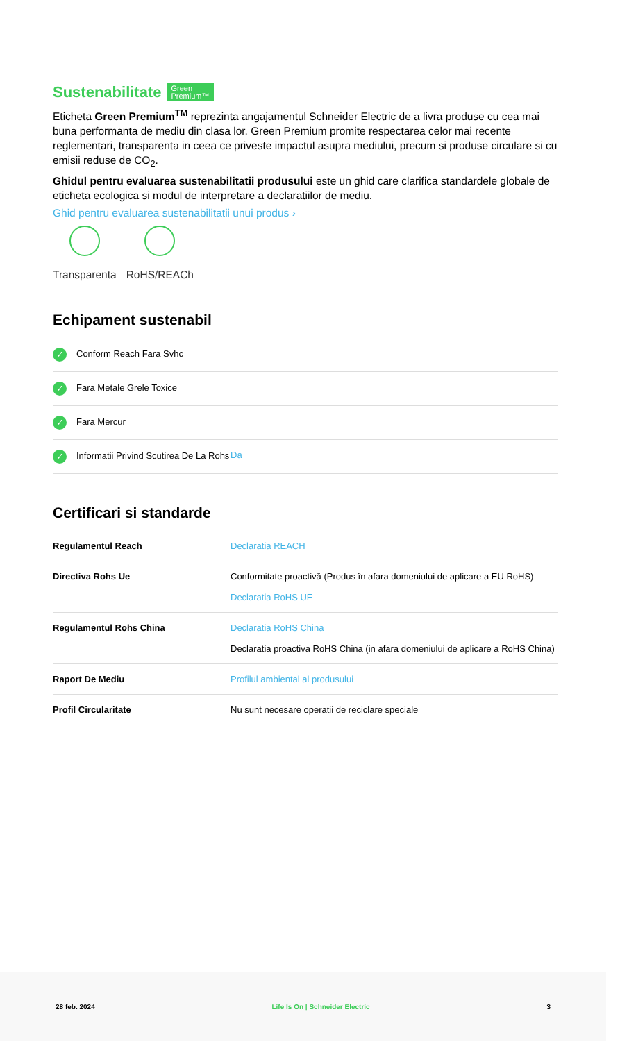Sustenabilitate Green
Premium™
Eticheta Green Premium<sup>TM</sup> reprezinta angajamentul Schneider Electric de a livra produse cu cea mai buna performanta de mediu din clasa lor. Green Premium promite respectarea celor mai recente reglementari, transparenta in ceea ce priveste impactul asupra mediului, precum si produse circulare si cu emisii reduse de CO<sub>2</sub>.
Ghidul pentru evaluarea sustenabilitatii produsului este un ghid care clarifica standardele globale de eticheta ecologica si modul de interpretare a declaratiilor de mediu.
Ghid pentru evaluarea sustenabilitatii unui produs ›
Transparenta RoHS/REACh
Echipament sustenabil
| ✓ Conform Reach Fara Svhc | |
| ✓ Fara Metale Grele Toxice | |
| ✓ Fara Mercur | |
| ✓ Informatii Privind Scutirea De La Rohs | Da |
Certificari si standarde
| Regulamentul Reach | Declaratia REACH |
| Directiva Rohs Ue | Conformitate proactivă (Produs în afara domeniului de aplicare a EU RoHS) Declaratia RoHS UE |
| Regulamentul Rohs China | Declaratia RoHS China Declaratia proactiva RoHS China (in afara domeniului de aplicare a RoHS China) |
| Raport De Mediu | Profilul ambiental al produsului |
| Profil Circularitate | Nu sunt necesare operatii de reciclare speciale |
28 feb. 2024 Life Is On | Schneider Electric 3